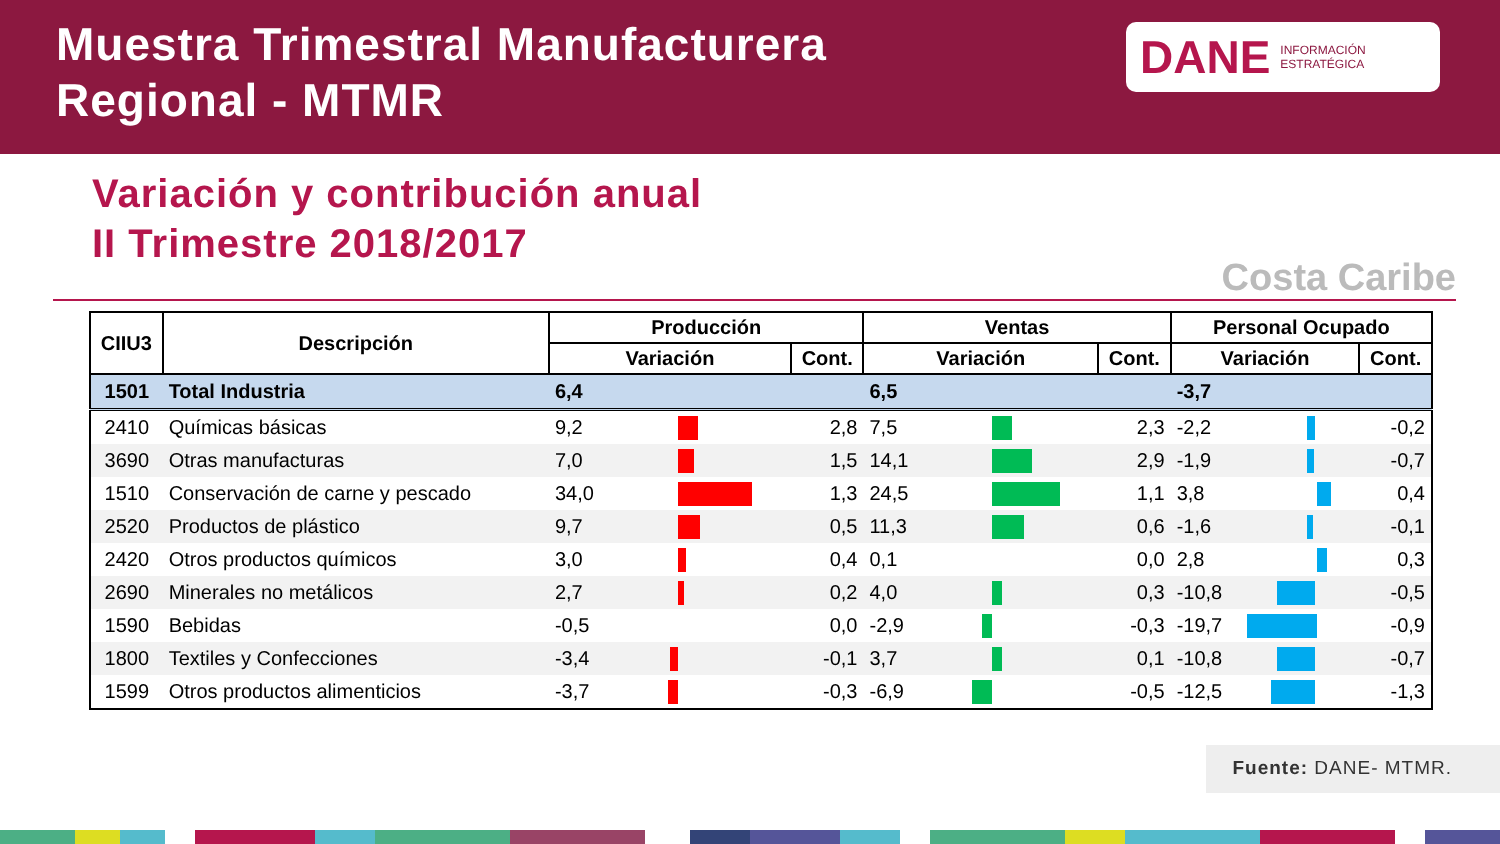Muestra Trimestral Manufacturera
Regional - MTMR
DANE INFORMACIÓN
ESTRATÉGICA
Variación y contribución anual
II Trimestre 2018/2017
Costa Caribe
| CIIU3 | Descripción | Producción | | | Ventas | | | Personal Ocupado | | |
| --- | --- | --- | --- | --- | --- | --- | --- | --- | --- | --- |
| | | Variación | | Cont. | Variación | | Cont. | Variación | | Cont. |
| 1501 | Total Industria | 6,4 | | | 6,5 | | | -3,7 | | |
| 2410 | Químicas básicas | 9,2 | | 2,8 | 7,5 | | 2,3 | -2,2 | | -0,2 |
| 3690 | Otras manufacturas | 7,0 | | 1,5 | 14,1 | | 2,9 | -1,9 | | -0,7 |
| 1510 | Conservación de carne y pescado | 34,0 | | 1,3 | 24,5 | | 1,1 | 3,8 | | 0,4 |
| 2520 | Productos de plástico | 9,7 | | 0,5 | 11,3 | | 0,6 | -1,6 | | -0,1 |
| 2420 | Otros productos químicos | 3,0 | | 0,4 | 0,1 | | 0,0 | 2,8 | | 0,3 |
| 2690 | Minerales no metálicos | 2,7 | | 0,2 | 4,0 | | 0,3 | -10,8 | | -0,5 |
| 1590 | Bebidas | -0,5 | | 0,0 | -2,9 | | -0,3 | -19,7 | | -0,9 |
| 1800 | Textiles y Confecciones | -3,4 | | -0,1 | 3,7 | | 0,1 | -10,8 | | -0,7 |
| 1599 | Otros productos alimenticios | -3,7 | | -0,3 | -6,9 | | -0,5 | -12,5 | | -1,3 |
Fuente: DANE- MTMR.